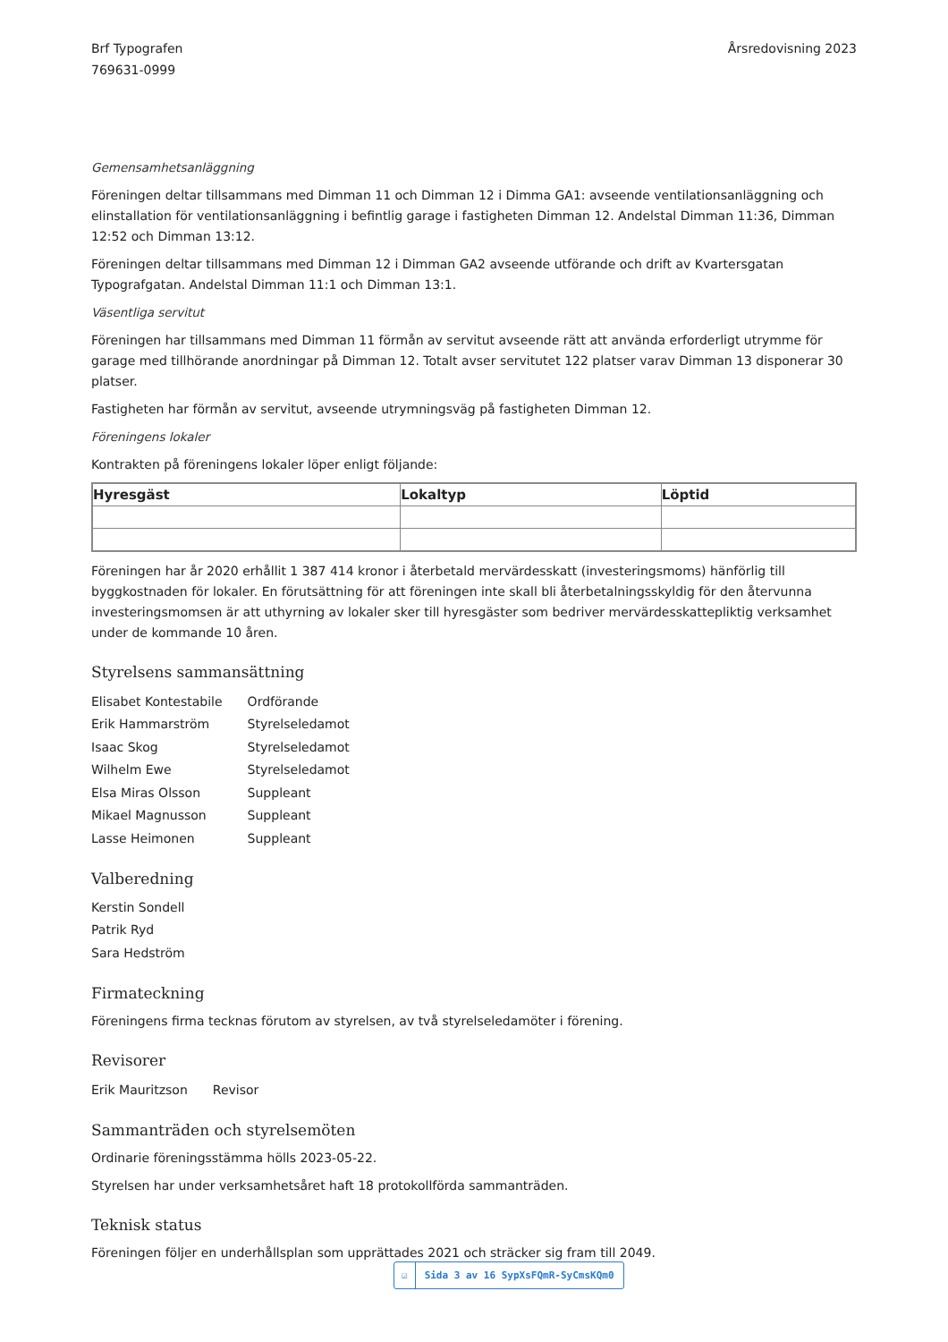Brf Typografen
769631-0999
Årsredovisning 2023
Gemensamhetsanläggning
Föreningen deltar tillsammans med Dimman 11 och Dimman 12 i Dimma GA1: avseende ventilationsanläggning och elinstallation för ventilationsanläggning i befintlig garage i fastigheten Dimman 12. Andelstal Dimman 11:36, Dimman 12:52 och Dimman 13:12.
Föreningen deltar tillsammans med Dimman 12 i Dimman GA2 avseende utförande och drift av Kvartersgatan Typografgatan. Andelstal Dimman 11:1 och Dimman 13:1.
Väsentliga servitut
Föreningen har tillsammans med Dimman 11 förmån av servitut avseende rätt att använda erforderligt utrymme för garage med tillhörande anordningar på Dimman 12. Totalt avser servitutet 122 platser varav Dimman 13 disponerar 30 platser.
Fastigheten har förmån av servitut, avseende utrymningsväg på fastigheten Dimman 12.
Föreningens lokaler
Kontrakten på föreningens lokaler löper enligt följande:
| Hyresgäst | Lokaltyp | Löptid |
| --- | --- | --- |
Föreningen har år 2020 erhållit 1 387 414 kronor i återbetald mervärdesskatt (investeringsmoms) hänförlig till byggkostnaden för lokaler. En förutsättning för att föreningen inte skall bli återbetalningsskyldig för den återvunna investeringsmomsen är att uthyrning av lokaler sker till hyresgäster som bedriver mervärdesskattepliktig verksamhet under de kommande 10 åren.
Styrelsens sammansättning
| Elisabet Kontestabile | Ordförande |
| Erik Hammarström | Styrelseledamot |
| Isaac Skog | Styrelseledamot |
| Wilhelm Ewe | Styrelseledamot |
| Elsa Miras Olsson | Suppleant |
| Mikael Magnusson | Suppleant |
| Lasse Heimonen | Suppleant |
Valberedning
Kerstin Sondell
Patrik Ryd
Sara Hedström
Firmateckning
Föreningens firma tecknas förutom av styrelsen, av två styrelseledamöter i förening.
Revisorer
| Erik Mauritzson | Revisor |
Sammanträden och styrelsemöten
Ordinarie föreningsstämma hölls 2023-05-22.
Styrelsen har under verksamhetsåret haft 18 protokollförda sammanträden.
Teknisk status
Föreningen följer en underhållsplan som upprättades 2021 och sträcker sig fram till 2049.
☑ Sida 3 av 16 SypXsFQmR-SyCmsKQm0